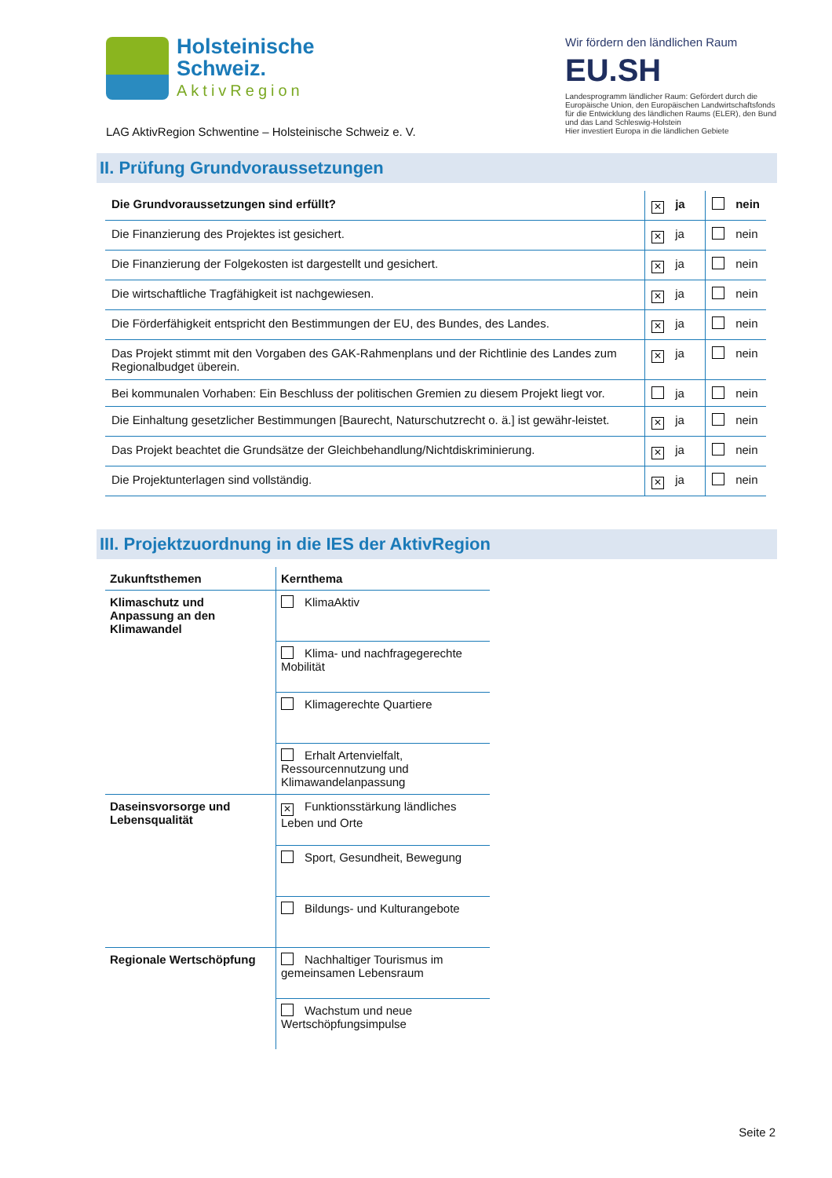Holsteinische
Schweiz.
AktivRegion
LAG AktivRegion Schwentine – Holsteinische Schweiz e. V.
Wir fördern den ländlichen Raum
EU.SH
Landesprogramm ländlicher Raum: Gefördert durch die Europäische Union, den Europäischen Landwirtschaftsfonds für die Entwicklung des ländlichen Raums (ELER), den Bund und das Land Schleswig-Holstein
Hier investiert Europa in die ländlichen Gebiete
II. Prüfung Grundvoraussetzungen
| Die Grundvoraussetzungen sind erfüllt? | ✕ ja | nein |
| Die Finanzierung des Projektes ist gesichert. | ✕ ja | nein |
| Die Finanzierung der Folgekosten ist dargestellt und gesichert. | ✕ ja | nein |
| Die wirtschaftliche Tragfähigkeit ist nachgewiesen. | ✕ ja | nein |
| Die Förderfähigkeit entspricht den Bestimmungen der EU, des Bundes, des Landes. | ✕ ja | nein |
| Das Projekt stimmt mit den Vorgaben des GAK-Rahmenplans und der Richtlinie des Landes zum Regionalbudget überein. | ✕ ja | nein |
| Bei kommunalen Vorhaben: Ein Beschluss der politischen Gremien zu diesem Projekt liegt vor. | ja | nein |
| Die Einhaltung gesetzlicher Bestimmungen [Baurecht, Naturschutzrecht o. ä.] ist gewähr-leistet. | ✕ ja | nein |
| Das Projekt beachtet die Grundsätze der Gleichbehandlung/Nichtdiskriminierung. | ✕ ja | nein |
| Die Projektunterlagen sind vollständig. | ✕ ja | nein |
III. Projektzuordnung in die IES der AktivRegion
| Zukunftsthemen | Kernthema |
| --- | --- |
| Klimaschutz und Anpassung an den Klimawandel | KlimaAktiv |
| | Klima- und nachfragegerechte Mobilität |
| | Klimagerechte Quartiere |
| | Erhalt Artenvielfalt, Ressourcennutzung und Klimawandelanpassung |
| Daseinsvorsorge und Lebensqualität | ✕ Funktionsstärkung ländliches Leben und Orte |
| | Sport, Gesundheit, Bewegung |
| | Bildungs- und Kulturangebote |
| Regionale Wertschöpfung | Nachhaltiger Tourismus im gemeinsamen Lebensraum |
| | Wachstum und neue Wertschöpfungsimpulse |
Seite 2